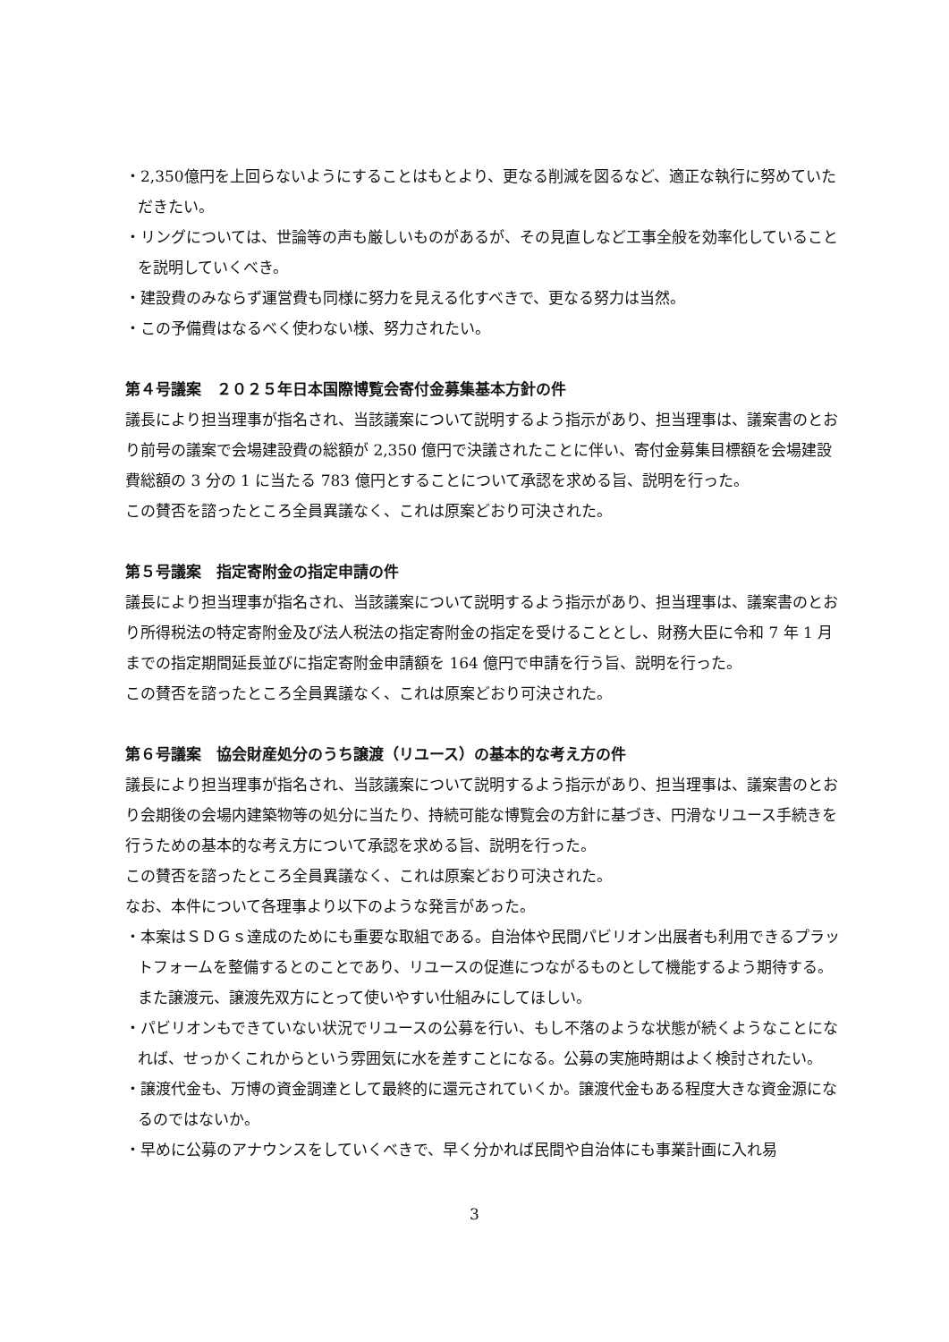・2,350億円を上回らないようにすることはもとより、更なる削減を図るなど、適正な執行に努めていただきたい。
・リングについては、世論等の声も厳しいものがあるが、その見直しなど工事全般を効率化していることを説明していくべき。
・建設費のみならず運営費も同様に努力を見える化すべきで、更なる努力は当然。
・この予備費はなるべく使わない様、努力されたい。
第４号議案　２０２５年日本国際博覧会寄付金募集基本方針の件
議長により担当理事が指名され、当該議案について説明するよう指示があり、担当理事は、議案書のとおり前号の議案で会場建設費の総額が 2,350 億円で決議されたことに伴い、寄付金募集目標額を会場建設費総額の 3 分の 1 に当たる 783 億円とすることについて承認を求める旨、説明を行った。
この賛否を諮ったところ全員異議なく、これは原案どおり可決された。
第５号議案　指定寄附金の指定申請の件
議長により担当理事が指名され、当該議案について説明するよう指示があり、担当理事は、議案書のとおり所得税法の特定寄附金及び法人税法の指定寄附金の指定を受けることとし、財務大臣に令和 7 年 1 月までの指定期間延長並びに指定寄附金申請額を 164 億円で申請を行う旨、説明を行った。
この賛否を諮ったところ全員異議なく、これは原案どおり可決された。
第６号議案　協会財産処分のうち譲渡（リユース）の基本的な考え方の件
議長により担当理事が指名され、当該議案について説明するよう指示があり、担当理事は、議案書のとおり会期後の会場内建築物等の処分に当たり、持続可能な博覧会の方針に基づき、円滑なリユース手続きを行うための基本的な考え方について承認を求める旨、説明を行った。
この賛否を諮ったところ全員異議なく、これは原案どおり可決された。
なお、本件について各理事より以下のような発言があった。
・本案はＳＤＧｓ達成のためにも重要な取組である。自治体や民間パビリオン出展者も利用できるプラットフォームを整備するとのことであり、リユースの促進につながるものとして機能するよう期待する。また譲渡元、譲渡先双方にとって使いやすい仕組みにしてほしい。
・パビリオンもできていない状況でリユースの公募を行い、もし不落のような状態が続くようなことになれば、せっかくこれからという雰囲気に水を差すことになる。公募の実施時期はよく検討されたい。
・譲渡代金も、万博の資金調達として最終的に還元されていくか。譲渡代金もある程度大きな資金源になるのではないか。
・早めに公募のアナウンスをしていくべきで、早く分かれば民間や自治体にも事業計画に入れ易
3